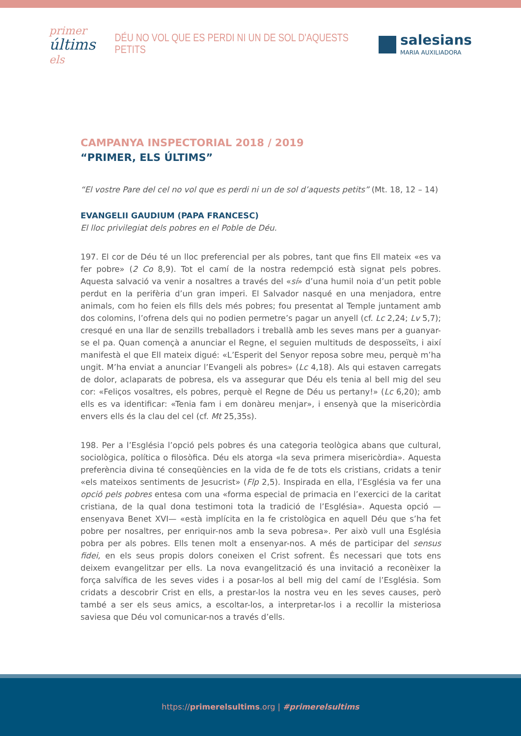primer
últims els
DÉU NO VOL QUE ES PERDI NI UN DE SOL D'AQUESTS PETITS
salesians
MARIA AUXILIADORA
CAMPANYA INSPECTORIAL 2018 / 2019
“PRIMER, ELS ÚLTIMS”
“El vostre Pare del cel no vol que es perdi ni un de sol d’aquests petits” (Mt. 18, 12 – 14)
EVANGELII GAUDIUM (PAPA FRANCESC)
El lloc privilegiat dels pobres en el Poble de Déu.
197. El cor de Déu té un lloc preferencial per als pobres, tant que fins Ell mateix «es va fer pobre» (2 Co 8,9). Tot el camí de la nostra redempció està signat pels pobres. Aquesta salvació va venir a nosaltres a través del «sí» d’una humil noia d’un petit poble perdut en la perifèria d’un gran imperi. El Salvador nasqué en una menjadora, entre animals, com ho feien els fills dels més pobres; fou presentat al Temple juntament amb dos colomins, l’ofrena dels qui no podien permetre’s pagar un anyell (cf. Lc 2,24; Lv 5,7); cresqué en una llar de senzills treballadors i treballà amb les seves mans per a guanyar-se el pa. Quan començà a anunciar el Regne, el seguien multituds de desposseïts, i així manifestà el que Ell mateix digué: «L’Esperit del Senyor reposa sobre meu, perquè m’ha ungit. M’ha enviat a anunciar l’Evangeli als pobres» (Lc 4,18). Als qui estaven carregats de dolor, aclaparats de pobresa, els va assegurar que Déu els tenia al bell mig del seu cor: «Feliços vosaltres, els pobres, perquè el Regne de Déu us pertany!» (Lc 6,20); amb ells es va identificar: «Tenia fam i em donàreu menjar», i ensenyà que la misericòrdia envers ells és la clau del cel (cf. Mt 25,35s).
198. Per a l’Església l’opció pels pobres és una categoria teològica abans que cultural, sociològica, política o filosòfica. Déu els atorga «la seva primera misericòrdia». Aquesta preferència divina té conseqüències en la vida de fe de tots els cristians, cridats a tenir «els mateixos sentiments de Jesucrist» (Flp 2,5). Inspirada en ella, l’Església va fer una opció pels pobres entesa com una «forma especial de primacia en l’exercici de la caritat cristiana, de la qual dona testimoni tota la tradició de l’Església». Aquesta opció —ensenyava Benet XVI— «està implícita en la fe cristològica en aquell Déu que s’ha fet pobre per nosaltres, per enriquir-nos amb la seva pobresa». Per això vull una Església pobra per als pobres. Ells tenen molt a ensenyar-nos. A més de participar del sensus fidei, en els seus propis dolors coneixen el Crist sofrent. És necessari que tots ens deixem evangelitzar per ells. La nova evangelització és una invitació a reconèixer la força salvífica de les seves vides i a posar-los al bell mig del camí de l’Església. Som cridats a descobrir Crist en ells, a prestar-los la nostra veu en les seves causes, però també a ser els seus amics, a escoltar-los, a interpretar-los i a recollir la misteriosa saviesa que Déu vol comunicar-nos a través d’ells.
https://primerelsultims.org | #primerelsultims